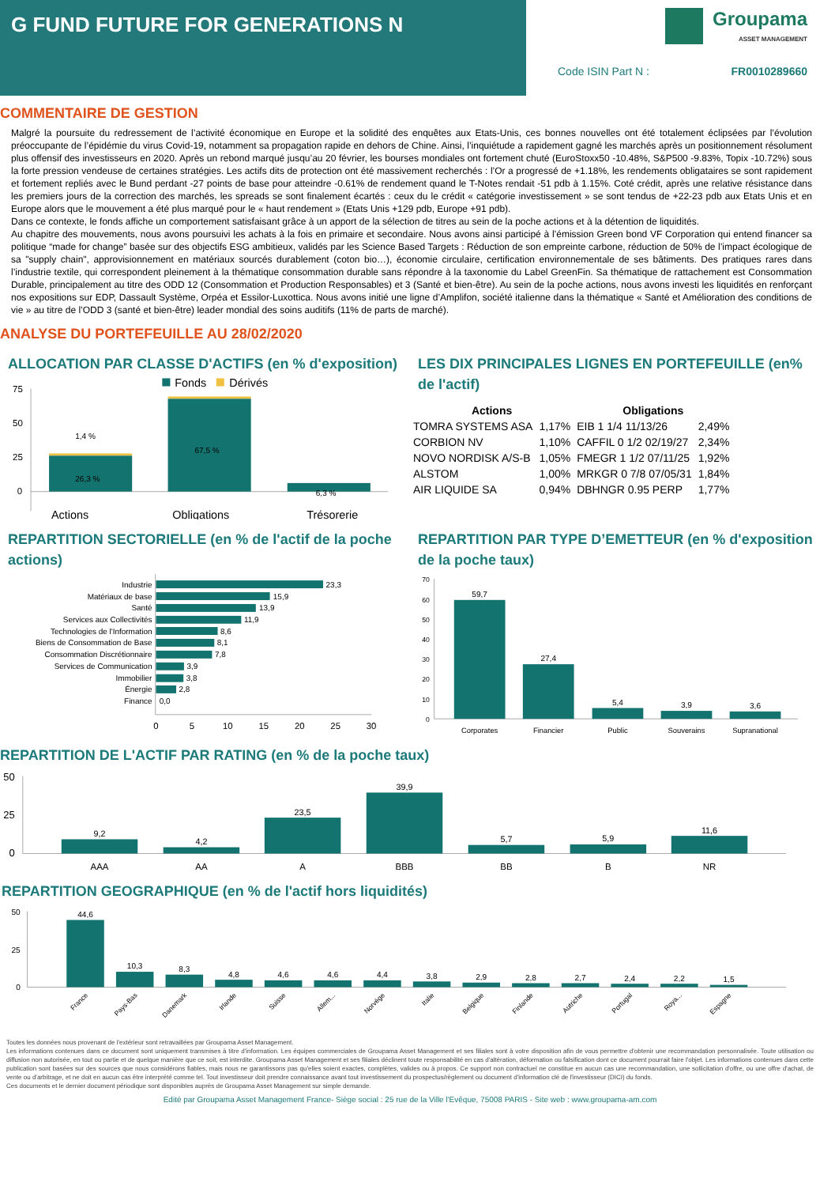G FUND FUTURE FOR GENERATIONS N
Groupama
ASSET MANAGEMENT
Code ISIN Part N : FR0010289660
COMMENTAIRE DE GESTION
Malgré la poursuite du redressement de l’activité économique en Europe et la solidité des enquêtes aux Etats-Unis, ces bonnes nouvelles ont été totalement éclipsées par l’évolution préoccupante de l’épidémie du virus Covid-19, notamment sa propagation rapide en dehors de Chine. Ainsi, l’inquiétude a rapidement gagné les marchés après un positionnement résolument plus offensif des investisseurs en 2020. Après un rebond marqué jusqu’au 20 février, les bourses mondiales ont fortement chuté (EuroStoxx50 -10.48%, S&P500 -9.83%, Topix -10.72%) sous la forte pression vendeuse de certaines stratégies. Les actifs dits de protection ont été massivement recherchés : l’Or a progressé de +1.18%, les rendements obligataires se sont rapidement et fortement repliés avec le Bund perdant -27 points de base pour atteindre -0.61% de rendement quand le T-Notes rendait -51 pdb à 1.15%. Coté crédit, après une relative résistance dans les premiers jours de la correction des marchés, les spreads se sont finalement écartés : ceux du le crédit « catégorie investissement » se sont tendus de +22-23 pdb aux Etats Unis et en Europe alors que le mouvement a été plus marqué pour le « haut rendement » (Etats Unis +129 pdb, Europe +91 pdb).
Dans ce contexte, le fonds affiche un comportement satisfaisant grâce à un apport de la sélection de titres au sein de la poche actions et à la détention de liquidités.
Au chapitre des mouvements, nous avons poursuivi les achats à la fois en primaire et secondaire. Nous avons ainsi participé à l’émission Green bond VF Corporation qui entend financer sa politique “made for change” basée sur des objectifs ESG ambitieux, validés par les Science Based Targets : Réduction de son empreinte carbone, réduction de 50% de l’impact écologique de sa "supply chain", approvisionnement en matériaux sourcés durablement (coton bio…), économie circulaire, certification environnementale de ses bâtiments. Des pratiques rares dans l’industrie textile, qui correspondent pleinement à la thématique consommation durable sans répondre à la taxonomie du Label GreenFin. Sa thématique de rattachement est Consommation Durable, principalement au titre des ODD 12 (Consommation et Production Responsables) et 3 (Santé et bien-être). Au sein de la poche actions, nous avons investi les liquidités en renforçant nos expositions sur EDP, Dassault Système, Orpéa et Essilor-Luxottica. Nous avons initié une ligne d’Amplifon, société italienne dans la thématique « Santé et Amélioration des conditions de vie » au titre de l’ODD 3 (santé et bien-être) leader mondial des soins auditifs (11% de parts de marché).
ANALYSE DU PORTEFEUILLE AU 28/02/2020
ALLOCATION PAR CLASSE D'ACTIFS (en % d'exposition)
Fonds
Dérivés
75
50
25
0
1,4 %
26,3 %
67,5 %
6,3 %
Actions
Obligations
Trésorerie
LES DIX PRINCIPALES LIGNES EN PORTEFEUILLE (en% de l'actif)
| Actions | | Obligations | |
| --- | --- | --- | --- |
| TOMRA SYSTEMS ASA | 1,17% | EIB 1 1/4 11/13/26 | 2,49% |
| CORBION NV | 1,10% | CAFFIL 0 1/2 02/19/27 | 2,34% |
| NOVO NORDISK A/S-B | 1,05% | FMEGR 1 1/2 07/11/25 | 1,92% |
| ALSTOM | 1,00% | MRKGR 0 7/8 07/05/31 | 1,84% |
| AIR LIQUIDE SA | 0,94% | DBHNGR 0.95 PERP | 1,77% |
REPARTITION SECTORIELLE (en % de l'actif de la poche actions)
Industrie
Matériaux de base
Santé
Services aux Collectivités
Technologies de l'Information
Biens de Consommation de Base
Consommation Discrétionnaire
Services de Communication
Immobilier
Énergie
Finance
23,3
15,9
13,9
11,9
8,6
8,1
7,8
3,9
3,8
2,8
0,0
0
5
10
15
20
25
30
REPARTITION PAR TYPE D’EMETTEUR (en % d'exposition de la poche taux)
70
60
50
40
30
20
10
0
59,7
27,4
5,4
3,9
3,6
Corporates
Financier
Public
Souverains
Supranational
REPARTITION DE L'ACTIF PAR RATING (en % de la poche taux)
50
25
0
9,2
4,2
23,5
39,9
5,7
5,9
11,6
AAA
AA
A
BBB
BB
B
NR
REPARTITION GEOGRAPHIQUE (en % de l'actif hors liquidités)
50
25
0
44,6
10,3
8,3
4,8
4,6
4,6
4,4
3,8
2,9
2,8
2,7
2,4
2,2
1,5
France
Pays-Bas
Danemark
Irlande
Suisse
Allem...
Norvège
Italie
Belgique
Finlande
Autriche
Portugal
Roya...
Espagne
Toutes les données nous provenant de l'extérieur sont retravaillées par Groupama Asset Management.
Les informations contenues dans ce document sont uniquement transmises à titre d'information. Les équipes commerciales de Groupama Asset Management et ses filiales sont à votre disposition afin de vous permettre d'obtenir une recommandation personnalisée. Toute utilisation ou diffusion non autorisée, en tout ou partie et de quelque manière que ce soit, est interdite. Groupama Asset Management et ses filiales déclinent toute responsabilité en cas d'altération, déformation ou falsification dont ce document pourrait faire l'objet. Les informations contenues dans cette publication sont basées sur des sources que nous considérons fiables, mais nous ne garantissons pas qu'elles soient exactes, complètes, valides ou à propos. Ce support non contractuel ne constitue en aucun cas une recommandation, une sollicitation d'offre, ou une offre d'achat, de vente ou d'arbitrage, et ne doit en aucun cas être interprété comme tel. Tout investisseur doit prendre connaissance avant tout investissement du prospectus/règlement ou document d'information clé de l'investisseur (DICI) du fonds.
Ces documents et le dernier document périodique sont disponibles auprès de Groupama Asset Management sur simple demande.
Edité par Groupama Asset Management France- Siège social : 25 rue de la Ville l'Evêque, 75008 PARIS - Site web : www.groupama-am.com